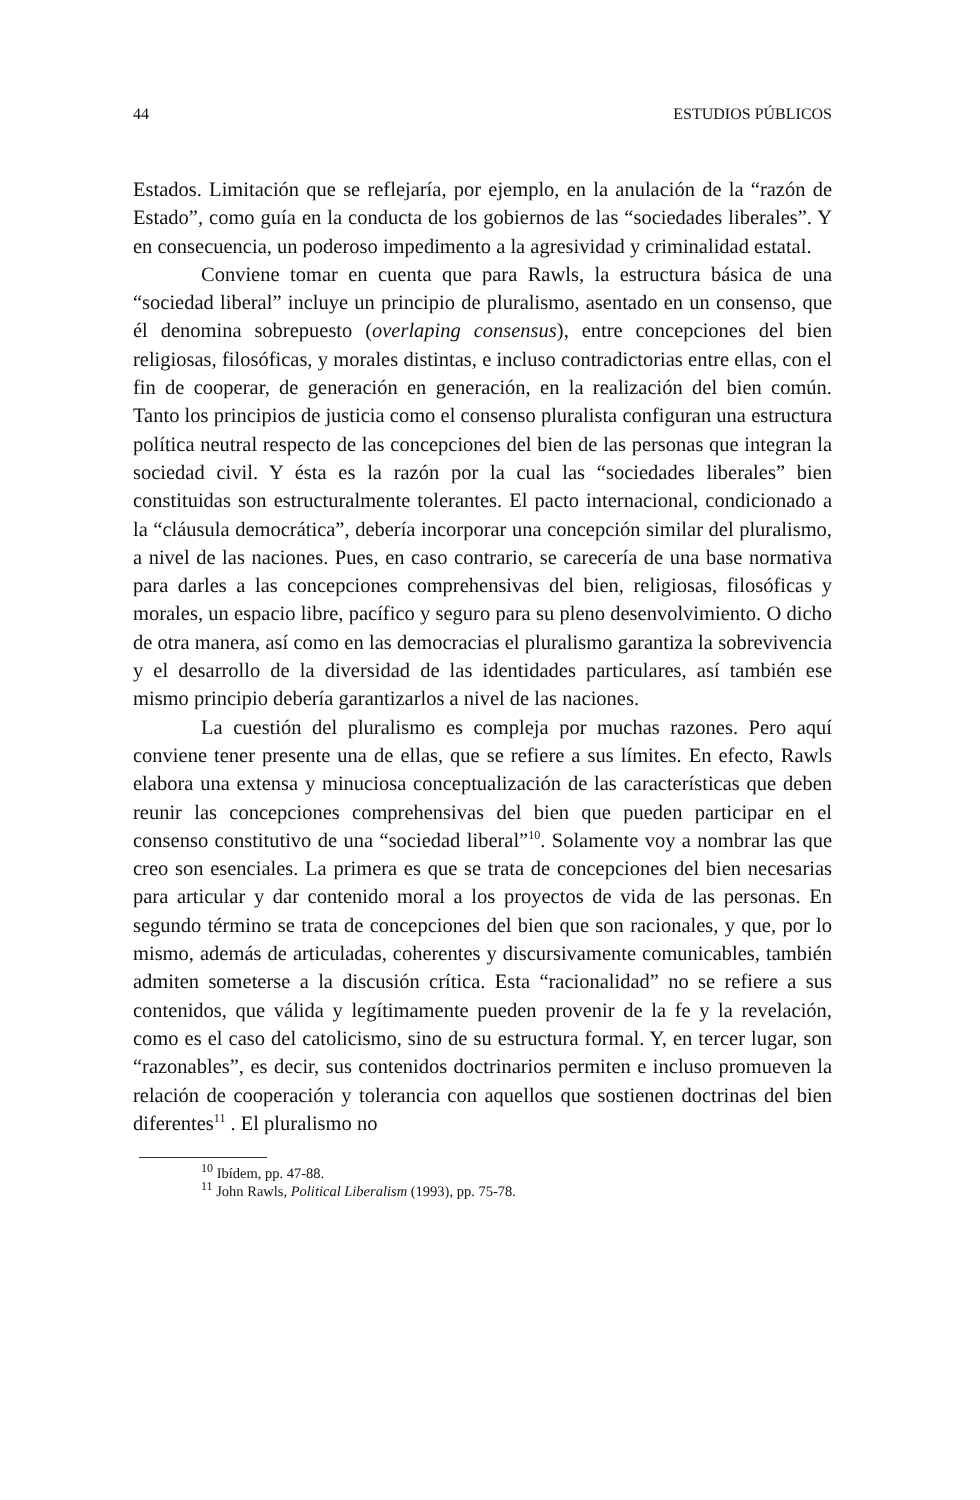44 ESTUDIOS PÚBLICOS
Estados. Limitación que se reflejaría, por ejemplo, en la anulación de la “razón de Estado”, como guía en la conducta de los gobiernos de las “sociedades liberales”. Y en consecuencia, un poderoso impedimento a la agresividad y criminalidad estatal.
Conviene tomar en cuenta que para Rawls, la estructura básica de una “sociedad liberal” incluye un principio de pluralismo, asentado en un consenso, que él denomina sobrepuesto (overlaping consensus), entre concepciones del bien religiosas, filosóficas, y morales distintas, e incluso contradictorias entre ellas, con el fin de cooperar, de generación en generación, en la realización del bien común. Tanto los principios de justicia como el consenso pluralista configuran una estructura política neutral respecto de las concepciones del bien de las personas que integran la sociedad civil. Y ésta es la razón por la cual las “sociedades liberales” bien constituidas son estructuralmente tolerantes. El pacto internacional, condicionado a la “cláusula democrática”, debería incorporar una concepción similar del pluralismo, a nivel de las naciones. Pues, en caso contrario, se carecería de una base normativa para darles a las concepciones comprehensivas del bien, religiosas, filosóficas y morales, un espacio libre, pacífico y seguro para su pleno desenvolvimiento. O dicho de otra manera, así como en las democracias el pluralismo garantiza la sobrevivencia y el desarrollo de la diversidad de las identidades particulares, así también ese mismo principio debería garantizarlos a nivel de las naciones.
La cuestión del pluralismo es compleja por muchas razones. Pero aquí conviene tener presente una de ellas, que se refiere a sus límites. En efecto, Rawls elabora una extensa y minuciosa conceptualización de las características que deben reunir las concepciones comprehensivas del bien que pueden participar en el consenso constitutivo de una “sociedad liberal”<sup>10</sup>. Solamente voy a nombrar las que creo son esenciales. La primera es que se trata de concepciones del bien necesarias para articular y dar contenido moral a los proyectos de vida de las personas. En segundo término se trata de concepciones del bien que son racionales, y que, por lo mismo, además de articuladas, coherentes y discursivamente comunicables, también admiten someterse a la discusión crítica. Esta “racionalidad” no se refiere a sus contenidos, que válida y legítimamente pueden provenir de la fe y la revelación, como es el caso del catolicismo, sino de su estructura formal. Y, en tercer lugar, son “razonables”, es decir, sus contenidos doctrinarios permiten e incluso promueven la relación de cooperación y tolerancia con aquellos que sostienen doctrinas del bien diferentes<sup>11</sup> . El pluralismo no
<sup>10</sup> Ibídem, pp. 47-88.
<sup>11</sup> John Rawls, Political Liberalism (1993), pp. 75-78.